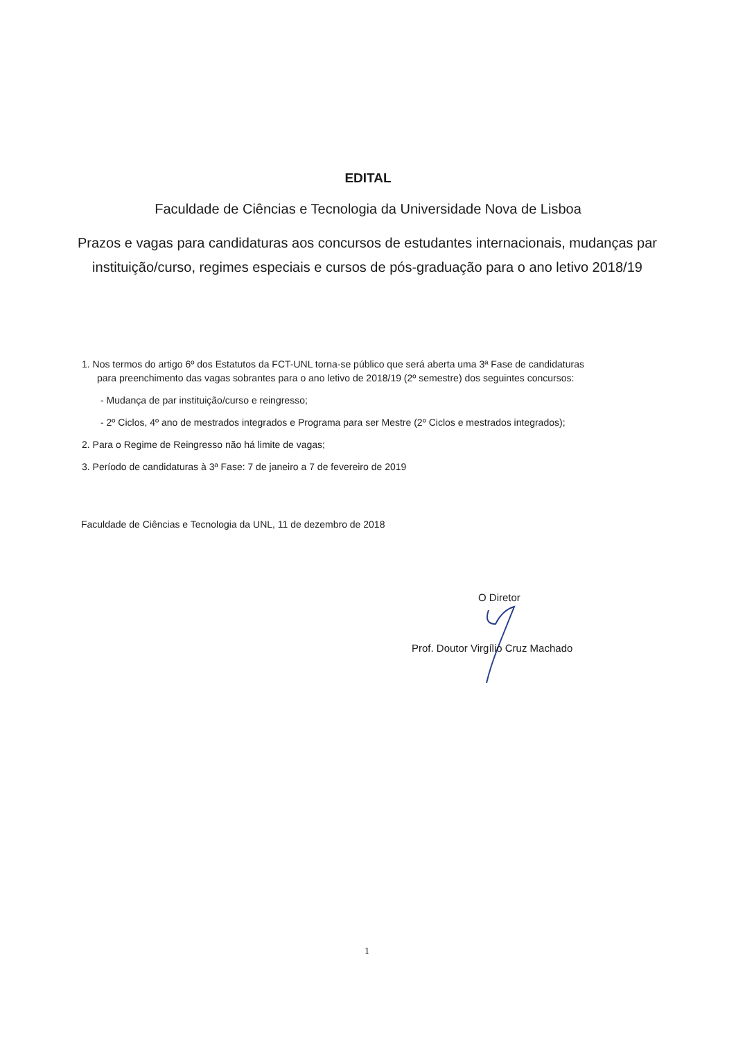EDITAL
Faculdade de Ciências e Tecnologia da Universidade Nova de Lisboa
Prazos e vagas para candidaturas aos concursos de estudantes internacionais, mudanças par instituição/curso, regimes especiais e cursos de pós-graduação para o ano letivo 2018/19
1. Nos termos do artigo 6º dos Estatutos da FCT-UNL torna-se público que será aberta uma 3ª Fase de candidaturas
para preenchimento das vagas sobrantes para o ano letivo de 2018/19 (2º semestre) dos seguintes concursos:
- Mudança de par instituição/curso e reingresso;
- 2º Ciclos, 4º ano de mestrados integrados e Programa para ser Mestre (2º Ciclos e mestrados integrados);
2. Para o Regime de Reingresso não há limite de vagas;
3. Período de candidaturas à 3ª Fase: 7 de janeiro a 7 de fevereiro de 2019
Faculdade de Ciências e Tecnologia da UNL, 11 de dezembro de 2018
O Diretor
Prof. Doutor Virgílio Cruz Machado
1